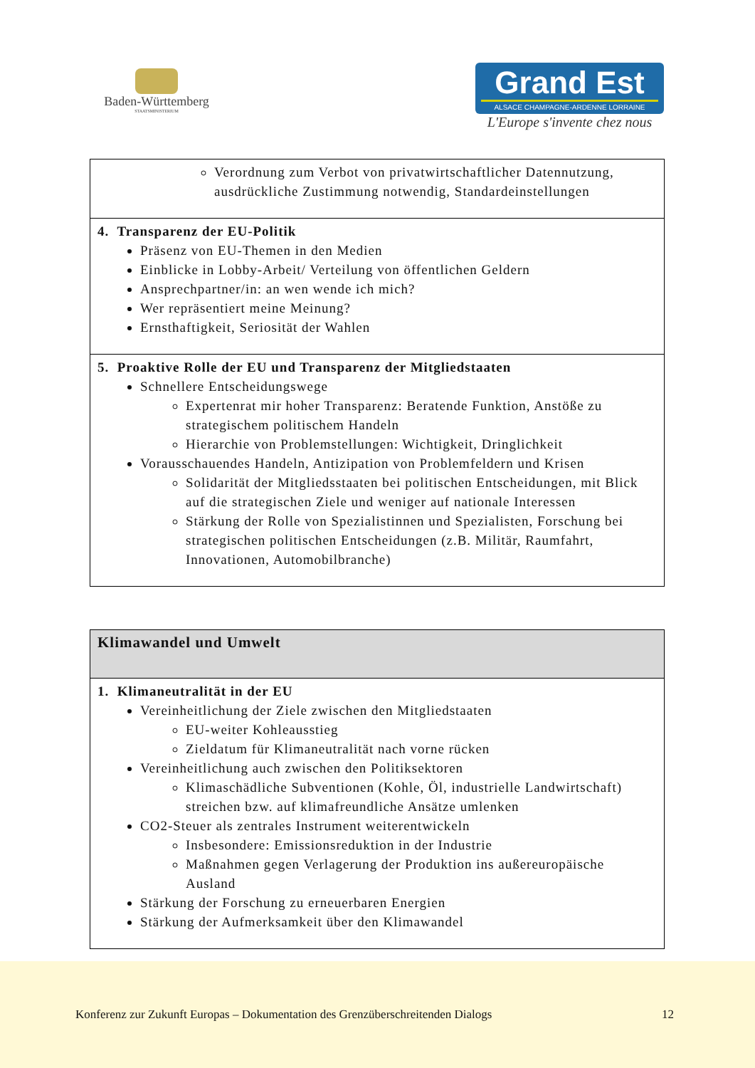Baden-Württemberg
STAATSMINISTERIUM
Grand Est
ALSACE CHAMPAGNE-ARDENNE LORRAINE
L'Europe s'invente chez nous
| Verordnung zum Verbot von privatwirtschaftlicher Datennutzung, ausdrückliche Zustimmung notwendig, Standardeinstellungen |
| 4. Transparenz der EU-Politik Präsenz von EU-Themen in den Medien Einblicke in Lobby-Arbeit/ Verteilung von öffentlichen Geldern Ansprechpartner/in: an wen wende ich mich? Wer repräsentiert meine Meinung? Ernsthaftigkeit, Seriosität der Wahlen |
| 5. Proaktive Rolle der EU und Transparenz der Mitgliedstaaten Schnellere Entscheidungswege Expertenrat mir hoher Transparenz: Beratende Funktion, Anstöße zu strategischem politischem Handeln Hierarchie von Problemstellungen: Wichtigkeit, Dringlichkeit Vorausschauendes Handeln, Antizipation von Problemfeldern und Krisen Solidarität der Mitgliedsstaaten bei politischen Entscheidungen, mit Blick auf die strategischen Ziele und weniger auf nationale Interessen Stärkung der Rolle von Spezialistinnen und Spezialisten, Forschung bei strategischen politischen Entscheidungen (z.B. Militär, Raumfahrt, Innovationen, Automobilbranche) |
| Klimawandel und Umwelt |
| 1. Klimaneutralität in der EU Vereinheitlichung der Ziele zwischen den Mitgliedstaaten EU-weiter Kohleausstieg Zieldatum für Klimaneutralität nach vorne rücken Vereinheitlichung auch zwischen den Politiksektoren Klimaschädliche Subventionen (Kohle, Öl, industrielle Landwirtschaft) streichen bzw. auf klimafreundliche Ansätze umlenken CO2-Steuer als zentrales Instrument weiterentwickeln Insbesondere: Emissionsreduktion in der Industrie Maßnahmen gegen Verlagerung der Produktion ins außereuropäische Ausland Stärkung der Forschung zu erneuerbaren Energien Stärkung der Aufmerksamkeit über den Klimawandel |
Konferenz zur Zukunft Europas – Dokumentation des Grenzüberschreitenden Dialogs 12